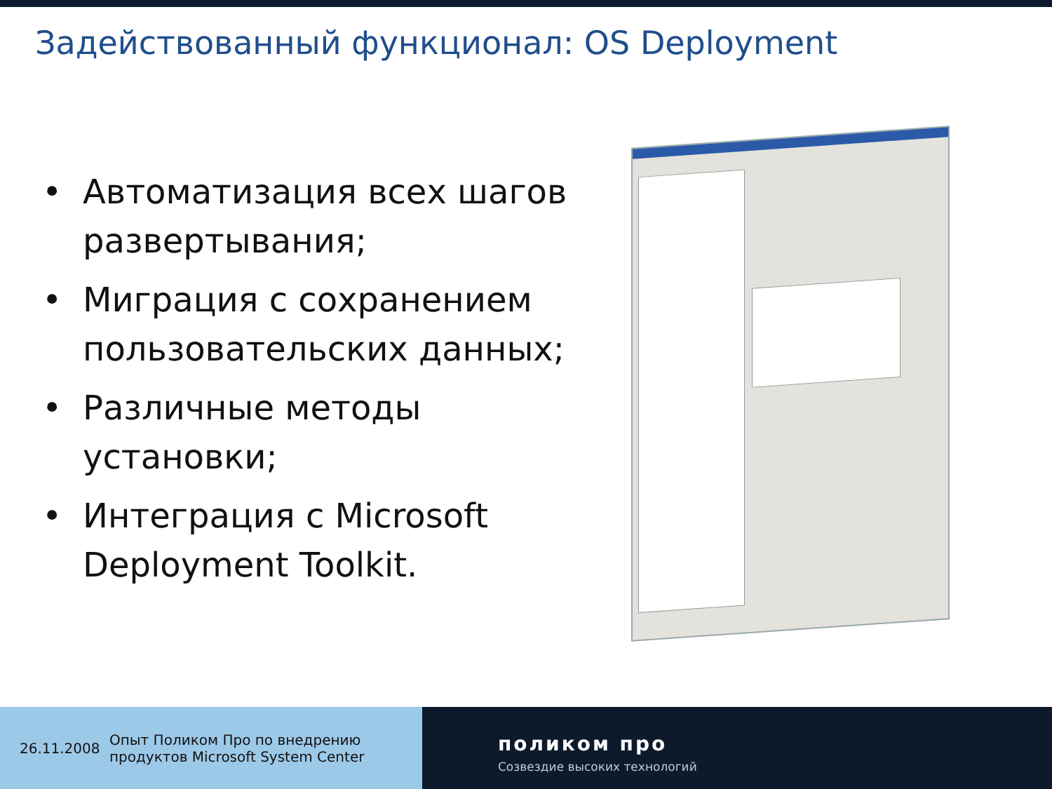Задействованный функционал: OS Deployment
• Автоматизация всех шагов развертывания;
• Миграция с сохранением пользовательских данных;
• Различные методы установки;
• Интеграция с Microsoft Deployment Toolkit.
26.11.2008 Опыт Поликом Про по внедрению
продуктов Microsoft System Center
поликом про
Созвездие высоких технологий